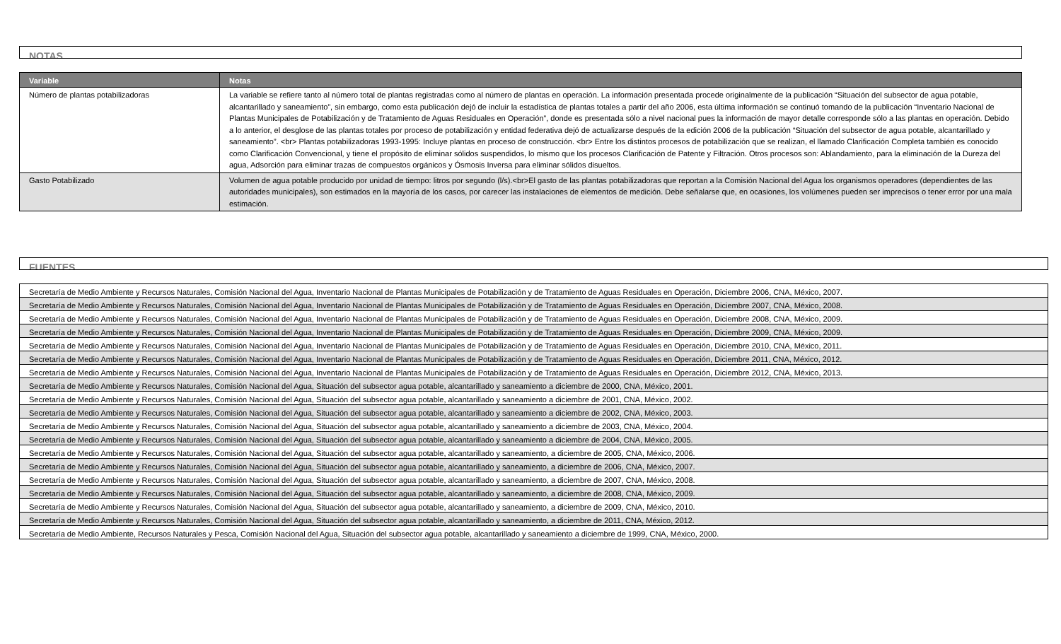NOTAS
| Variable | Notas |
| --- | --- |
| Número de plantas potabilizadoras | La variable se refiere tanto al número total de plantas registradas como al número de plantas en operación. La información presentada procede originalmente de la publicación “Situación del subsector de agua potable, alcantarillado y saneamiento”, sin embargo, como esta publicación dejó de incluir la estadística de plantas totales a partir del año 2006, esta última información se continuó tomando de la publicación “Inventario Nacional de Plantas Municipales de Potabilización y de Tratamiento de Aguas Residuales en Operación”, donde es presentada sólo a nivel nacional pues la información de mayor detalle corresponde sólo a las plantas en operación. Debido a lo anterior, el desglose de las plantas totales por proceso de potabilización y entidad federativa dejó de actualizarse después de la edición 2006 de la publicación “Situación del subsector de agua potable, alcantarillado y saneamiento”. <br> Plantas potabilizadoras 1993-1995: Incluye plantas en proceso de construcción. <br> Entre los distintos procesos de potabilización que se realizan, el llamado Clarificación Completa también es conocido como Clarificación Convencional, y tiene el propósito de eliminar sólidos suspendidos, lo mismo que los procesos Clarificación de Patente y Filtración. Otros procesos son: Ablandamiento, para la eliminación de la Dureza del agua, Adsorción para eliminar trazas de compuestos orgánicos y Ósmosis Inversa para eliminar sólidos disueltos. |
| Gasto Potabilizado | Volumen de agua potable producido por unidad de tiempo: litros por segundo (l/s).<br>El gasto de las plantas potabilizadoras que reportan a la Comisión Nacional del Agua los organismos operadores (dependientes de las autoridades municipales), son estimados en la mayoría de los casos, por carecer las instalaciones de elementos de medición. Debe señalarse que, en ocasiones, los volúmenes pueden ser imprecisos o tener error por una mala estimación. |
FUENTES
| Secretaría de Medio Ambiente y Recursos Naturales, Comisión Nacional del Agua, Inventario Nacional de Plantas Municipales de Potabilización y de Tratamiento de Aguas Residuales en Operación, Diciembre 2006, CNA, México, 2007. |
| Secretaría de Medio Ambiente y Recursos Naturales, Comisión Nacional del Agua, Inventario Nacional de Plantas Municipales de Potabilización y de Tratamiento de Aguas Residuales en Operación, Diciembre 2007, CNA, México, 2008. |
| Secretaría de Medio Ambiente y Recursos Naturales, Comisión Nacional del Agua, Inventario Nacional de Plantas Municipales de Potabilización y de Tratamiento de Aguas Residuales en Operación, Diciembre 2008, CNA, México, 2009. |
| Secretaría de Medio Ambiente y Recursos Naturales, Comisión Nacional del Agua, Inventario Nacional de Plantas Municipales de Potabilización y de Tratamiento de Aguas Residuales en Operación, Diciembre 2009, CNA, México, 2009. |
| Secretaría de Medio Ambiente y Recursos Naturales, Comisión Nacional del Agua, Inventario Nacional de Plantas Municipales de Potabilización y de Tratamiento de Aguas Residuales en Operación, Diciembre 2010, CNA, México, 2011. |
| Secretaría de Medio Ambiente y Recursos Naturales, Comisión Nacional del Agua, Inventario Nacional de Plantas Municipales de Potabilización y de Tratamiento de Aguas Residuales en Operación, Diciembre 2011, CNA, México, 2012. |
| Secretaría de Medio Ambiente y Recursos Naturales, Comisión Nacional del Agua, Inventario Nacional de Plantas Municipales de Potabilización y de Tratamiento de Aguas Residuales en Operación, Diciembre 2012, CNA, México, 2013. |
| Secretaría de Medio Ambiente y Recursos Naturales, Comisión Nacional del Agua, Situación del subsector agua potable, alcantarillado y saneamiento a diciembre de 2000, CNA, México, 2001. |
| Secretaría de Medio Ambiente y Recursos Naturales, Comisión Nacional del Agua, Situación del subsector agua potable, alcantarillado y saneamiento a diciembre de 2001, CNA, México, 2002. |
| Secretaría de Medio Ambiente y Recursos Naturales, Comisión Nacional del Agua, Situación del subsector agua potable, alcantarillado y saneamiento a diciembre de 2002, CNA, México, 2003. |
| Secretaría de Medio Ambiente y Recursos Naturales, Comisión Nacional del Agua, Situación del subsector agua potable, alcantarillado y saneamiento a diciembre de 2003, CNA, México, 2004. |
| Secretaría de Medio Ambiente y Recursos Naturales, Comisión Nacional del Agua, Situación del subsector agua potable, alcantarillado y saneamiento a diciembre de 2004, CNA, México, 2005. |
| Secretaría de Medio Ambiente y Recursos Naturales, Comisión Nacional del Agua, Situación del subsector agua potable, alcantarillado y saneamiento, a diciembre de 2005, CNA, México, 2006. |
| Secretaría de Medio Ambiente y Recursos Naturales, Comisión Nacional del Agua, Situación del subsector agua potable, alcantarillado y saneamiento, a diciembre de 2006, CNA, México, 2007. |
| Secretaría de Medio Ambiente y Recursos Naturales, Comisión Nacional del Agua, Situación del subsector agua potable, alcantarillado y saneamiento, a diciembre de 2007, CNA, México, 2008. |
| Secretaría de Medio Ambiente y Recursos Naturales, Comisión Nacional del Agua, Situación del subsector agua potable, alcantarillado y saneamiento, a diciembre de 2008, CNA, México, 2009. |
| Secretaría de Medio Ambiente y Recursos Naturales, Comisión Nacional del Agua, Situación del subsector agua potable, alcantarillado y saneamiento, a diciembre de 2009, CNA, México, 2010. |
| Secretaría de Medio Ambiente y Recursos Naturales, Comisión Nacional del Agua, Situación del subsector agua potable, alcantarillado y saneamiento, a diciembre de 2011, CNA, México, 2012. |
| Secretaría de Medio Ambiente, Recursos Naturales y Pesca, Comisión Nacional del Agua, Situación del subsector agua potable, alcantarillado y saneamiento a diciembre de 1999, CNA, México, 2000. |